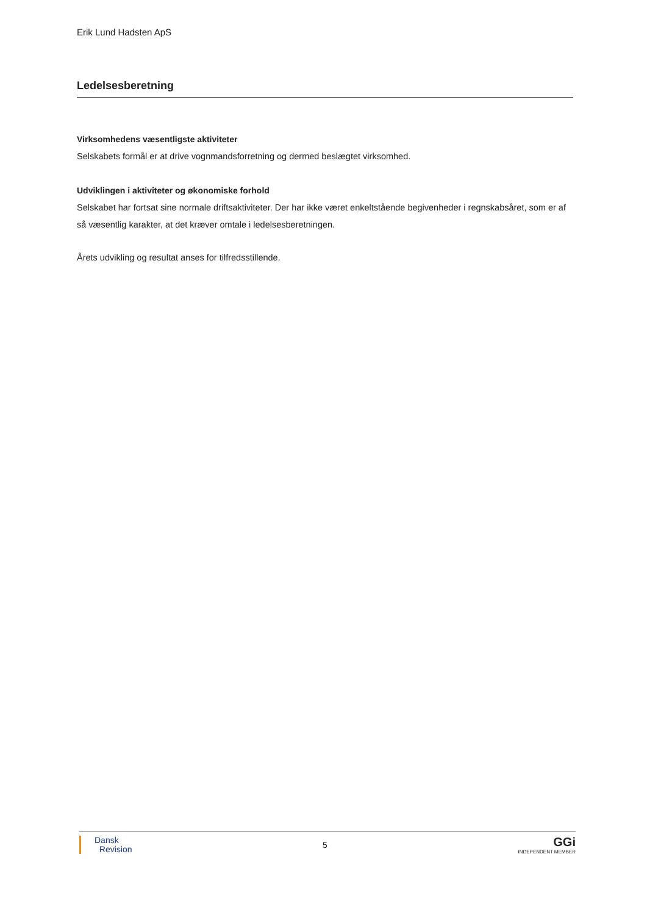Erik Lund Hadsten ApS
Ledelsesberetning
Virksomhedens væsentligste aktiviteter
Selskabets formål er at drive vognmandsforretning og dermed beslægtet virksomhed.
Udviklingen i aktiviteter og økonomiske forhold
Selskabet har fortsat sine normale driftsaktiviteter. Der har ikke været enkeltstående begivenheder i regnskabs­året, som er af så væsentlig karakter, at det kræver omtale i ledelsesberetningen.
Årets udvikling og resultat anses for tilfredsstillende.
Dansk
Revision
5
GGi
INDEPENDENT MEMBER